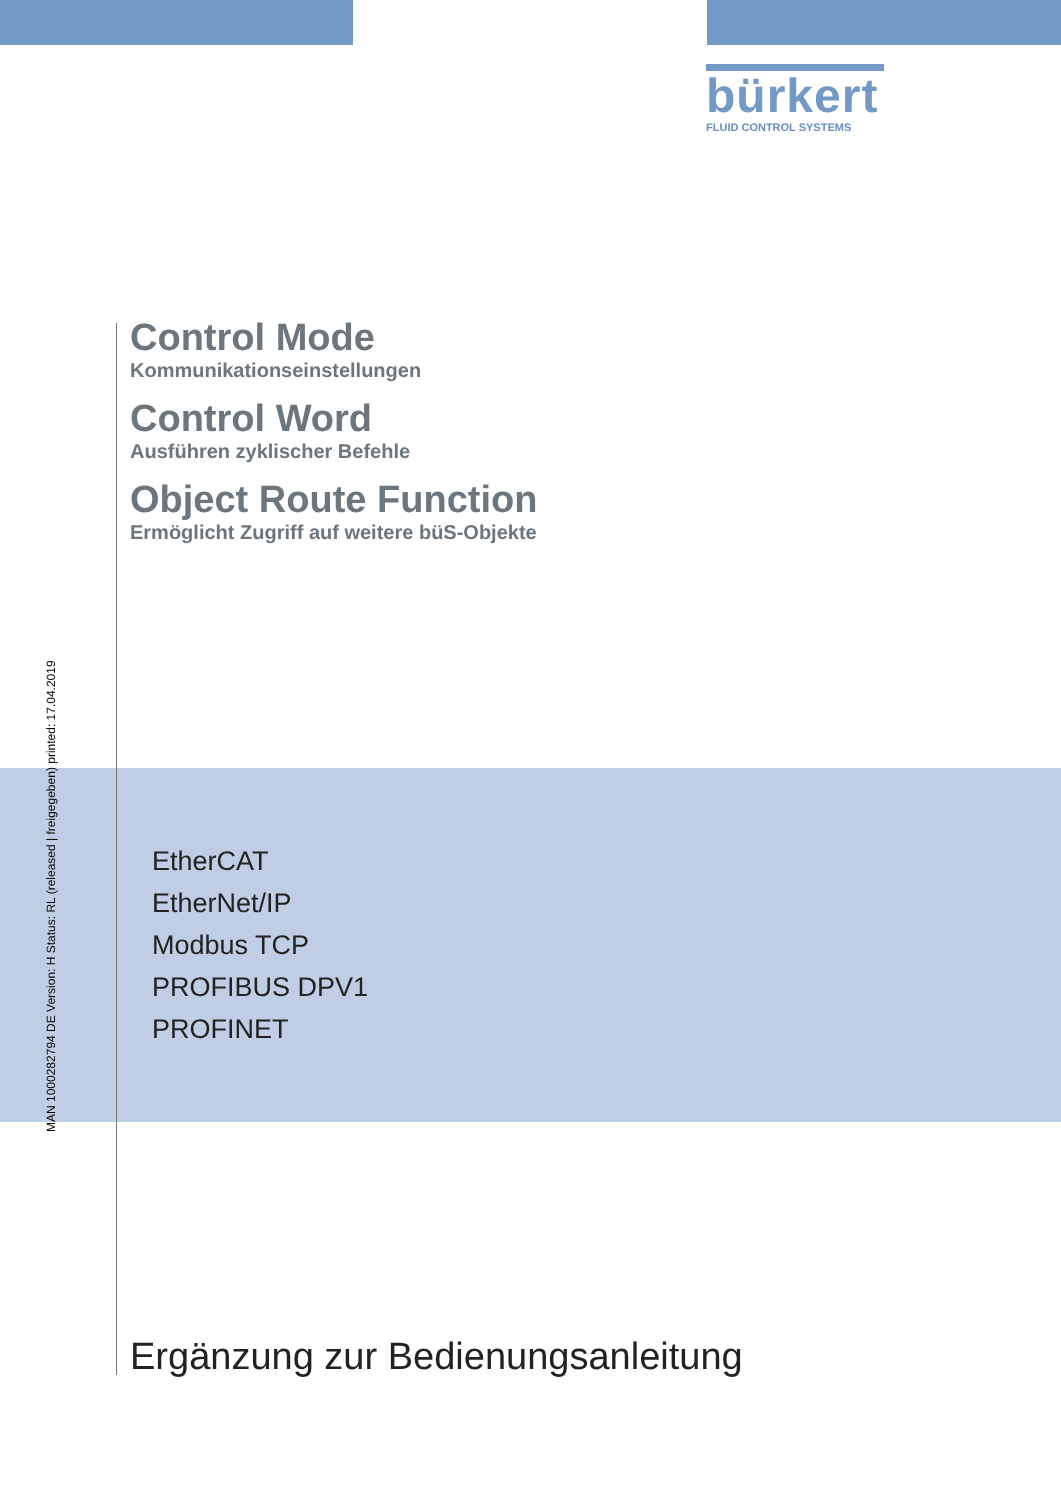bürkert
FLUID CONTROL SYSTEMS
Control Mode
Kommunikationseinstellungen
Control Word
Ausführen zyklischer Befehle
Object Route Function
Ermöglicht Zugriff auf weitere büS-Objekte
MAN 1000282794 DE Version: H Status: RL (released | freigegeben) printed: 17.04.2019
EtherCAT
EtherNet/IP
Modbus TCP
PROFIBUS DPV1
PROFINET
Ergänzung zur Bedienungsanleitung